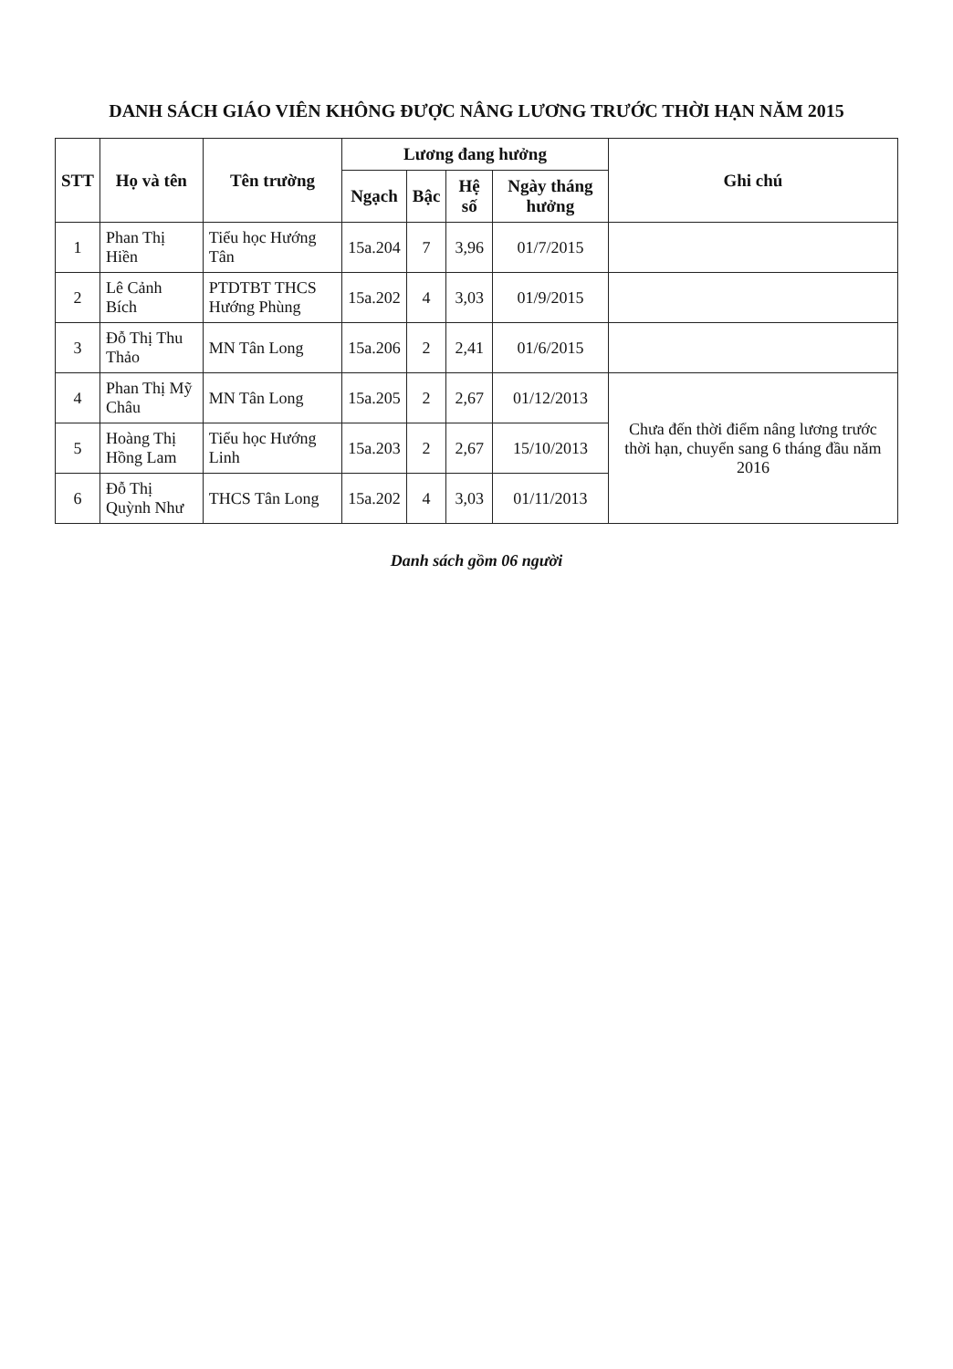DANH SÁCH GIÁO VIÊN KHÔNG ĐƯỢC NÂNG LƯƠNG TRƯỚC THỜI HẠN NĂM 2015
| STT | Họ và tên | Tên trường | Lương đang hưởng | | | | Ghi chú |
| --- | --- | --- | --- | --- | --- | --- | --- |
| | | | Ngạch | Bậc | Hệ số | Ngày tháng hưởng | |
| 1 | Phan Thị Hiền | Tiểu học Hướng Tân | 15a.204 | 7 | 3,96 | 01/7/2015 | |
| 2 | Lê Cảnh Bích | PTDTBT THCS Hướng Phùng | 15a.202 | 4 | 3,03 | 01/9/2015 | |
| 3 | Đỗ Thị Thu Thảo | MN Tân Long | 15a.206 | 2 | 2,41 | 01/6/2015 | |
| 4 | Phan Thị Mỹ Châu | MN Tân Long | 15a.205 | 2 | 2,67 | 01/12/2013 | Chưa đến thời điểm nâng lương trước thời hạn, chuyển sang 6 tháng đầu năm 2016 |
| 5 | Hoàng Thị Hồng Lam | Tiểu học Hướng Linh | 15a.203 | 2 | 2,67 | 15/10/2013 | |
| 6 | Đỗ Thị Quỳnh Như | THCS Tân Long | 15a.202 | 4 | 3,03 | 01/11/2013 | |
Danh sách gồm 06 người